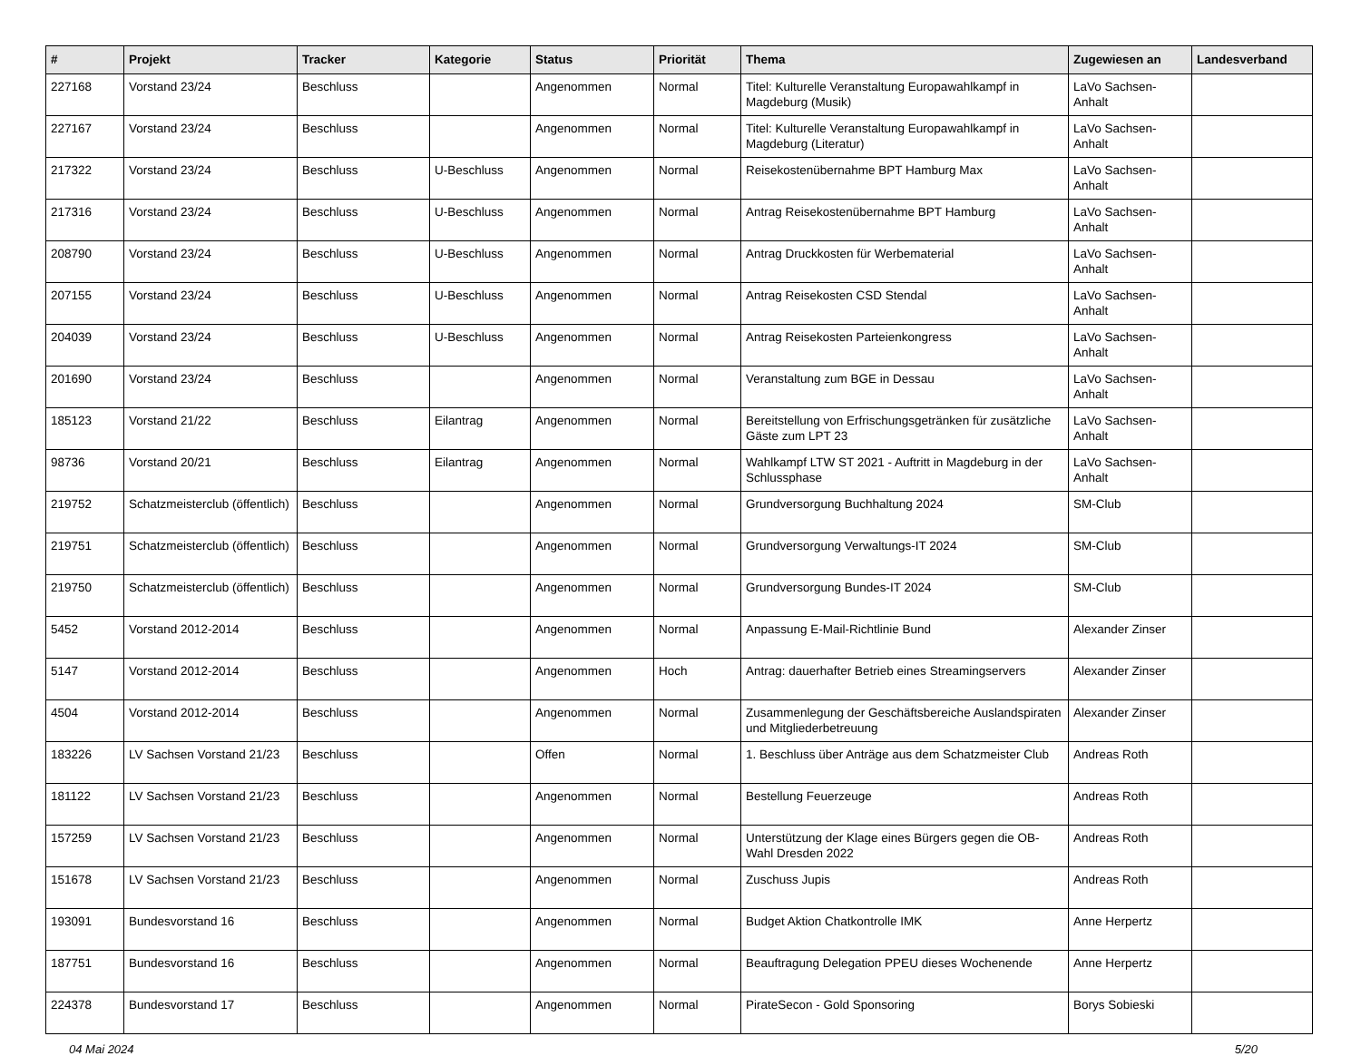| # | Projekt | Tracker | Kategorie | Status | Priorität | Thema | Zugewiesen an | Landesverband |
| --- | --- | --- | --- | --- | --- | --- | --- | --- |
| 227168 | Vorstand 23/24 | Beschluss | | Angenommen | Normal | Titel: Kulturelle Veranstaltung Europawahlkampf in Magdeburg (Musik) | LaVo Sachsen-Anhalt | |
| 227167 | Vorstand 23/24 | Beschluss | | Angenommen | Normal | Titel: Kulturelle Veranstaltung Europawahlkampf in Magdeburg (Literatur) | LaVo Sachsen-Anhalt | |
| 217322 | Vorstand 23/24 | Beschluss | U-Beschluss | Angenommen | Normal | Reisekostenübernahme BPT Hamburg Max | LaVo Sachsen-Anhalt | |
| 217316 | Vorstand 23/24 | Beschluss | U-Beschluss | Angenommen | Normal | Antrag Reisekostenübernahme BPT Hamburg | LaVo Sachsen-Anhalt | |
| 208790 | Vorstand 23/24 | Beschluss | U-Beschluss | Angenommen | Normal | Antrag Druckkosten für Werbematerial | LaVo Sachsen-Anhalt | |
| 207155 | Vorstand 23/24 | Beschluss | U-Beschluss | Angenommen | Normal | Antrag Reisekosten CSD Stendal | LaVo Sachsen-Anhalt | |
| 204039 | Vorstand 23/24 | Beschluss | U-Beschluss | Angenommen | Normal | Antrag Reisekosten Parteienkongress | LaVo Sachsen-Anhalt | |
| 201690 | Vorstand 23/24 | Beschluss | | Angenommen | Normal | Veranstaltung zum BGE in Dessau | LaVo Sachsen-Anhalt | |
| 185123 | Vorstand 21/22 | Beschluss | Eilantrag | Angenommen | Normal | Bereitstellung von Erfrischungsgetränken für zusätzliche Gäste zum LPT 23 | LaVo Sachsen-Anhalt | |
| 98736 | Vorstand 20/21 | Beschluss | Eilantrag | Angenommen | Normal | Wahlkampf LTW ST 2021 - Auftritt in Magdeburg in der Schlussphase | LaVo Sachsen-Anhalt | |
| 219752 | Schatzmeisterclub (öffentlich) | Beschluss | | Angenommen | Normal | Grundversorgung Buchhaltung 2024 | SM-Club | |
| 219751 | Schatzmeisterclub (öffentlich) | Beschluss | | Angenommen | Normal | Grundversorgung Verwaltungs-IT 2024 | SM-Club | |
| 219750 | Schatzmeisterclub (öffentlich) | Beschluss | | Angenommen | Normal | Grundversorgung Bundes-IT 2024 | SM-Club | |
| 5452 | Vorstand 2012-2014 | Beschluss | | Angenommen | Normal | Anpassung E-Mail-Richtlinie Bund | Alexander Zinser | |
| 5147 | Vorstand 2012-2014 | Beschluss | | Angenommen | Hoch | Antrag: dauerhafter Betrieb eines Streamingservers | Alexander Zinser | |
| 4504 | Vorstand 2012-2014 | Beschluss | | Angenommen | Normal | Zusammenlegung der Geschäftsbereiche Auslandspiraten und Mitgliederbetreuung | Alexander Zinser | |
| 183226 | LV Sachsen Vorstand 21/23 | Beschluss | | Offen | Normal | 1. Beschluss über Anträge aus dem Schatzmeister Club | Andreas Roth | |
| 181122 | LV Sachsen Vorstand 21/23 | Beschluss | | Angenommen | Normal | Bestellung Feuerzeuge | Andreas Roth | |
| 157259 | LV Sachsen Vorstand 21/23 | Beschluss | | Angenommen | Normal | Unterstützung der Klage eines Bürgers gegen die OB-Wahl Dresden 2022 | Andreas Roth | |
| 151678 | LV Sachsen Vorstand 21/23 | Beschluss | | Angenommen | Normal | Zuschuss Jupis | Andreas Roth | |
| 193091 | Bundesvorstand 16 | Beschluss | | Angenommen | Normal | Budget Aktion Chatkontrolle IMK | Anne Herpertz | |
| 187751 | Bundesvorstand 16 | Beschluss | | Angenommen | Normal | Beauftragung Delegation PPEU dieses Wochenende | Anne Herpertz | |
| 224378 | Bundesvorstand 17 | Beschluss | | Angenommen | Normal | PirateSecon - Gold Sponsoring | Borys Sobieski | |
04 Mai 2024 5/20